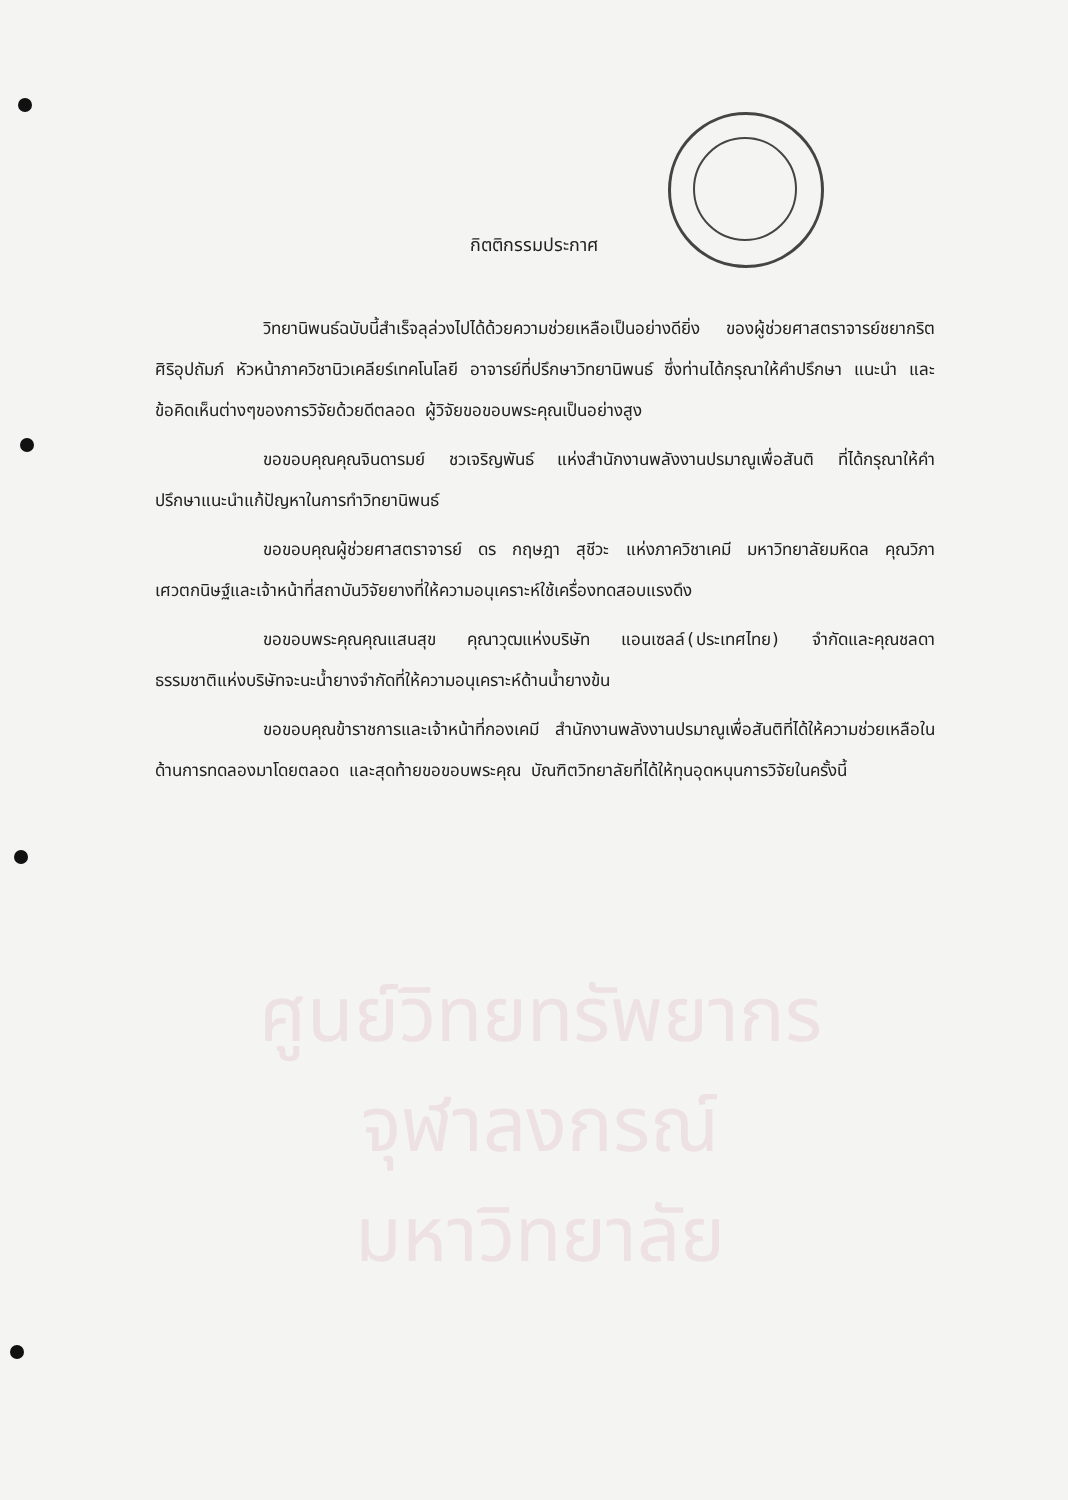กิตติกรรมประกาศ
วิทยานิพนธ์ฉบับนี้สำเร็จลุล่วงไปได้ด้วยความช่วยเหลือเป็นอย่างดียิ่ง ของผู้ช่วยศาสตราจารย์ชยากริต ศิริอุปถัมภ์ หัวหน้าภาควิชานิวเคลียร์เทคโนโลยี อาจารย์ที่ปรึกษาวิทยานิพนธ์ ซึ่งท่านได้กรุณาให้คำปรึกษา แนะนำ และข้อคิดเห็นต่างๆของการวิจัยด้วยดีตลอด ผู้วิจัยขอขอบพระคุณเป็นอย่างสูง
ขอขอบคุณคุณจินดารมย์ ชวเจริญพันธ์ แห่งสำนักงานพลังงานปรมาณูเพื่อสันติ ที่ได้กรุณาให้คำปรึกษาแนะนำแก้ปัญหาในการทำวิทยานิพนธ์
ขอขอบคุณผู้ช่วยศาสตราจารย์ ดร กฤษฎา สุชีวะ แห่งภาควิชาเคมี มหาวิทยาลัยมหิดล คุณวิภา เศวตกนิษฐ์และเจ้าหน้าที่สถาบันวิจัยยางที่ให้ความอนุเคราะห์ใช้เครื่องทดสอบแรงดึง
ขอขอบพระคุณคุณแสนสุข คุณาวุฒแห่งบริษัท แอนเซลล์(ประเทศไทย) จำกัดและคุณชลดา ธรรมชาติแห่งบริษัทจะนะน้ำยางจำกัดที่ให้ความอนุเคราะห์ด้านน้ำยางข้น
ขอขอบคุณข้าราชการและเจ้าหน้าที่กองเคมี สำนักงานพลังงานปรมาณูเพื่อสันติที่ได้ให้ความช่วยเหลือในด้านการทดลองมาโดยตลอด และสุดท้ายขอขอบพระคุณ บัณฑิตวิทยาลัยที่ได้ให้ทุนอุดหนุนการวิจัยในครั้งนี้
ศูนย์วิทยทรัพยากร
จุฬาลงกรณ์มหาวิทยาลัย